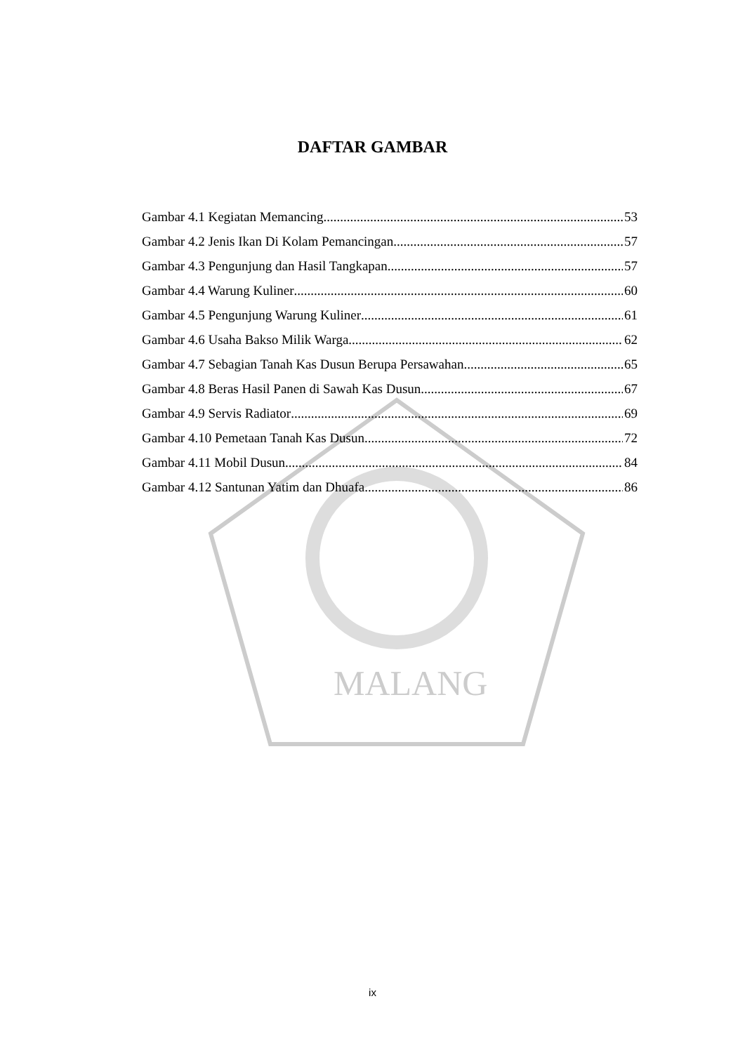MALANG
DAFTAR GAMBAR
Gambar 4.1 Kegiatan Memancing 53
Gambar 4.2 Jenis Ikan Di Kolam Pemancingan 57
Gambar 4.3 Pengunjung dan Hasil Tangkapan 57
Gambar 4.4 Warung Kuliner 60
Gambar 4.5 Pengunjung Warung Kuliner 61
Gambar 4.6 Usaha Bakso Milik Warga 62
Gambar 4.7 Sebagian Tanah Kas Dusun Berupa Persawahan 65
Gambar 4.8 Beras Hasil Panen di Sawah Kas Dusun 67
Gambar 4.9 Servis Radiator 69
Gambar 4.10 Pemetaan Tanah Kas Dusun 72
Gambar 4.11 Mobil Dusun 84
Gambar 4.12 Santunan Yatim dan Dhuafa 86
ix